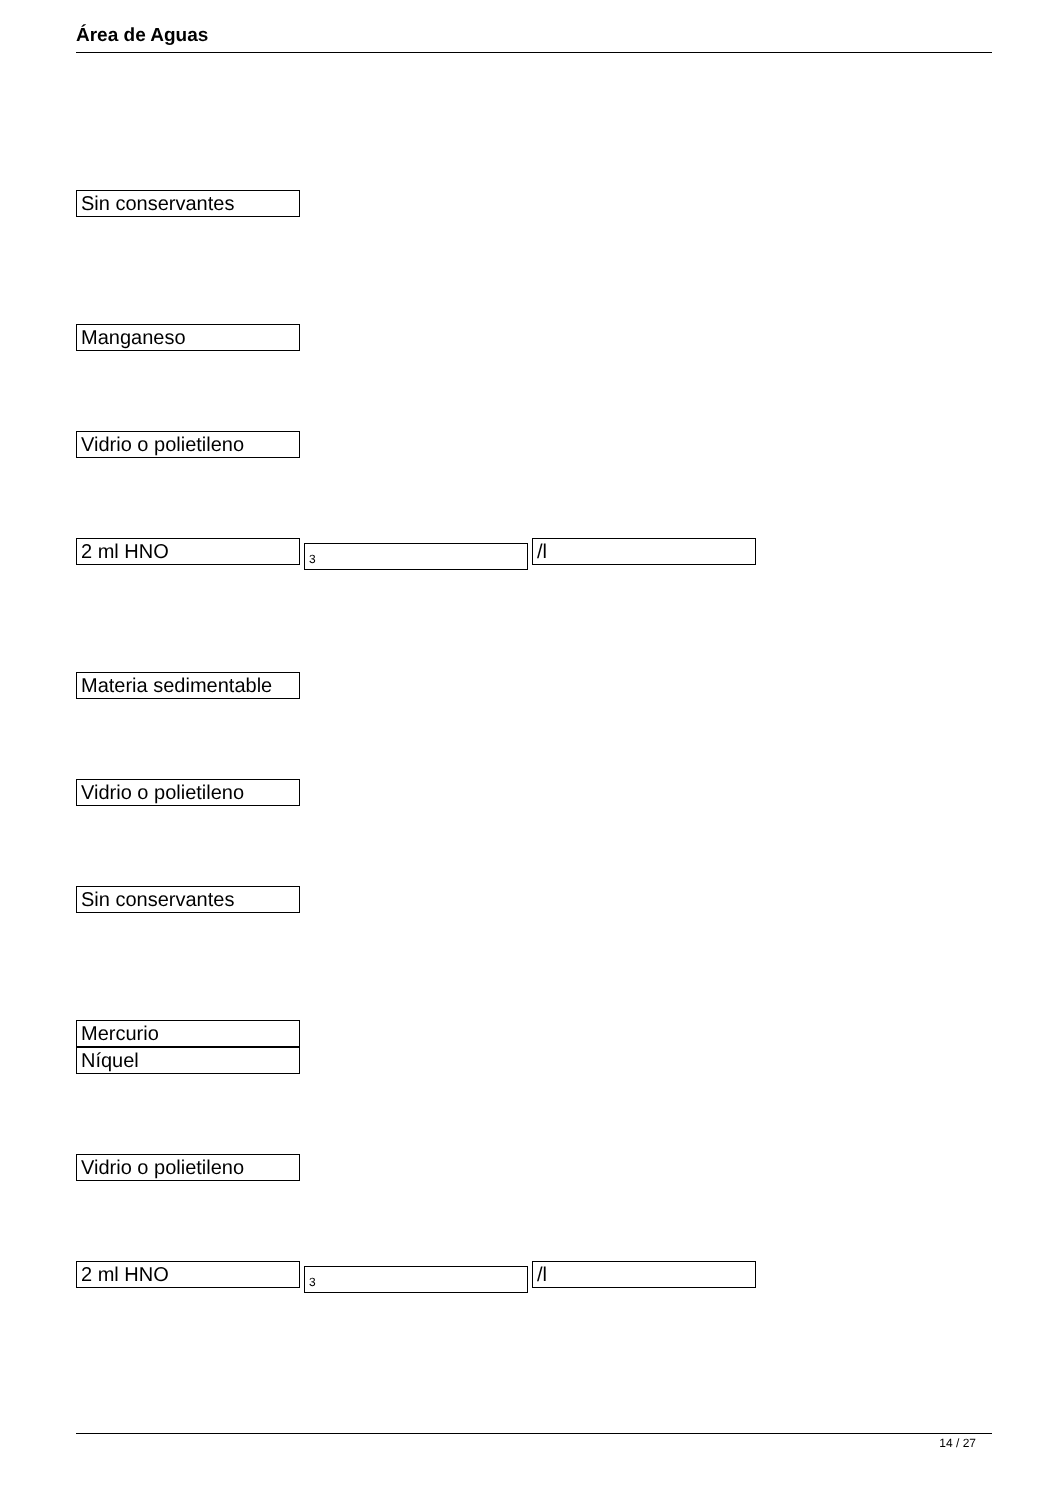Área de Aguas
Sin conservantes
Manganeso
Vidrio o polietileno
2 ml HNO 3 /l
Materia sedimentable
Vidrio o polietileno
Sin conservantes
Mercurio
Níquel
Vidrio o polietileno
2 ml HNO 3 /l
14 / 27